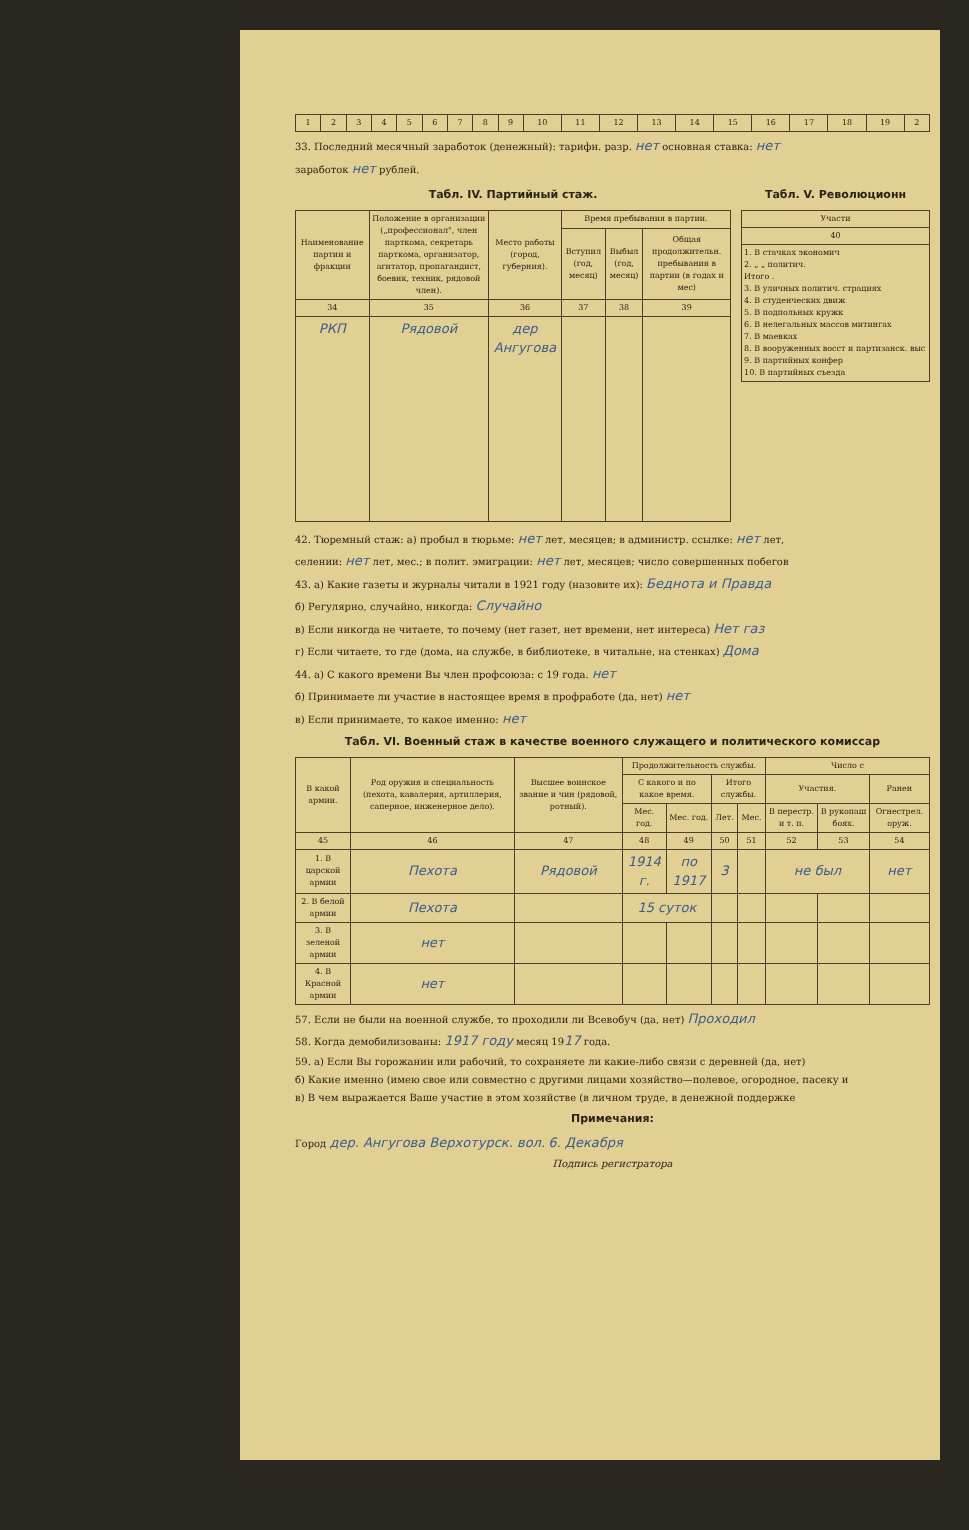| 1 | 2 | 3 | 4 | 5 | 6 | 7 | 8 | 9 | 10 | 11 | 12 | 13 | 14 | 15 | 16 | 17 | 18 | 19 | 2 |
33. Последний месячный заработок (денежный): тарифн. разр. нет основная ставка: нет
заработок нет рублей.
Табл. IV. Партийный стаж.
| Наименование партии и фракции | Положение в организации („профессионал", член парткома, секретарь парткома, организатор, агитатор, пропагандист, боевик, техник, рядовой член). | Место работы (город, губерния). | Время пребывания в партии. | | |
| --- | --- | --- | --- | --- | --- |
| | | | Вступил (год, месяц) | Выбыл (год, месяц) | Общая продолжительн. пребывания в партии (в годах и мес) |
| 34 | 35 | 36 | 37 | 38 | 39 |
| РКП | Рядовой | дер Ангугова | | | |
Табл. V. Революционн
| Участи |
| --- |
| 40 |
| 1. В стачках экономич 2. „ „ политич. Итого . 3. В уличных политич. стрaциях 4. В студенческих движ 5. В подпольных кружк 6. В нелегальных массов митингах 7. В маевках 8. В вооруженных восст и партизанск. выс 9. В партийных конфер 10. В партийных съезда |
42. Тюремный стаж: а) пробыл в тюрьме: нет лет, месяцев; в администр. ссылке: нет лет,
селении: нет лет, мес.; в полит. эмиграции: нет лет, месяцев; число совершенных побегов
43. а) Какие газеты и журналы читали в 1921 году (назовите их): Беднота и Правда
б) Регулярно, случайно, никогда: Случайно
в) Если никогда не читаете, то почему (нет газет, нет времени, нет интереса) Нет газ
г) Если читаете, то где (дома, на службе, в библиотеке, в читальне, на стенках) Дома
44. а) С какого времени Вы член профсоюза: с 19 года. нет
б) Принимаете ли участие в настоящее время в профработе (да, нет) нет
в) Если принимаете, то какое именно: нет
Табл. VI. Военный стаж в качестве военного служащего и политического комиссар
| В какой армии. | Род оружия и специальность (пехота, кавалерия, артиллерия, саперное, инженерное дело). | Высшее воинское звание и чин (рядовой, ротный). | Продолжительность службы. | | | | Число с | | |
| --- | --- | --- | --- | --- | --- | --- | --- | --- | --- |
| | | | С какого и по какое время. | | Итого службы. | | Участия. | | Ранен |
| | | | Мес. год. | Мес. год. | Лет. | Мес. | В перестр. и т. п. | В рукопаш боях. | Огнестрел. оруж. |
| 45 | 46 | 47 | 48 | 49 | 50 | 51 | 52 | 53 | 54 |
| 1. В царской армии | Пехота | Рядовой | 1914 г. | по 1917 | 3 | | не был | | нет |
| 2. В белой армии | Пехота | | 15 суток | | | | | | |
| 3. В зеленой армии | нет | | | | | | | | |
| 4. В Красной армии | нет | | | | | | | | |
57. Если не были на военной службе, то проходили ли Всевобуч (да, нет) Проходил
58. Когда демобилизованы: 1917 году месяц 1917 года.
59. а) Если Вы горожанин или рабочий, то сохраняете ли какие-либо связи с деревней (да, нет)
б) Какие именно (имею свое или совместно с другими лицами хозяйство—полевое, огородное, пасеку и
в) В чем выражается Ваше участие в этом хозяйстве (в личном труде, в денежной поддержке
Примечания:
Город дер. Ангугова Верхотурск. вол. 6. Декабря
Подпись регистратора